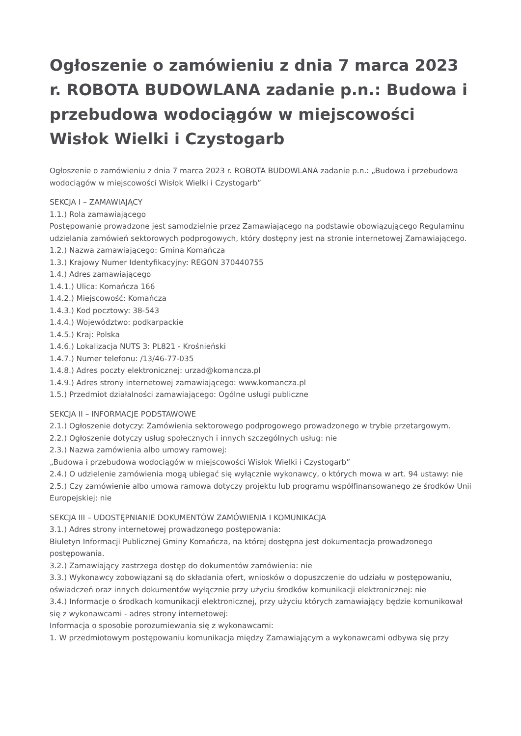Ogłoszenie o zamówieniu z dnia 7 marca 2023 r. ROBOTA BUDOWLANA zadanie p.n.: Budowa i przebudowa wodociągów w miejscowości Wisłok Wielki i Czystogarb
Ogłoszenie o zamówieniu z dnia 7 marca 2023 r. ROBOTA BUDOWLANA zadanie p.n.: „Budowa i przebudowa wodociągów w miejscowości Wisłok Wielki i Czystogarb”
SEKCJA I – ZAMAWIAJĄCY
1.1.) Rola zamawiającego
Postępowanie prowadzone jest samodzielnie przez Zamawiającego na podstawie obowiązującego Regulaminu udzielania zamówień sektorowych podprogowych, który dostępny jest na stronie internetowej Zamawiającego.
1.2.) Nazwa zamawiającego: Gmina Komańcza
1.3.) Krajowy Numer Identyfikacyjny: REGON 370440755
1.4.) Adres zamawiającego
1.4.1.) Ulica: Komańcza 166
1.4.2.) Miejscowość: Komańcza
1.4.3.) Kod pocztowy: 38-543
1.4.4.) Województwo: podkarpackie
1.4.5.) Kraj: Polska
1.4.6.) Lokalizacja NUTS 3: PL821 - Krośnieński
1.4.7.) Numer telefonu: /13/46-77-035
1.4.8.) Adres poczty elektronicznej: urzad@komancza.pl
1.4.9.) Adres strony internetowej zamawiającego: www.komancza.pl
1.5.) Przedmiot działalności zamawiającego: Ogólne usługi publiczne
SEKCJA II – INFORMACJE PODSTAWOWE
2.1.) Ogłoszenie dotyczy: Zamówienia sektorowego podprogowego prowadzonego w trybie przetargowym.
2.2.) Ogłoszenie dotyczy usług społecznych i innych szczególnych usług: nie
2.3.) Nazwa zamówienia albo umowy ramowej:
„Budowa i przebudowa wodociągów w miejscowości Wisłok Wielki i Czystogarb”
2.4.) O udzielenie zamówienia mogą ubiegać się wyłącznie wykonawcy, o których mowa w art. 94 ustawy: nie
2.5.) Czy zamówienie albo umowa ramowa dotyczy projektu lub programu współfinansowanego ze środków Unii Europejskiej: nie
SEKCJA III – UDOSTĘPNIANIE DOKUMENTÓW ZAMÓWIENIA I KOMUNIKACJA
3.1.) Adres strony internetowej prowadzonego postępowania:
Biuletyn Informacji Publicznej Gminy Komańcza, na której dostępna jest dokumentacja prowadzonego postępowania.
3.2.) Zamawiający zastrzega dostęp do dokumentów zamówienia: nie
3.3.) Wykonawcy zobowiązani są do składania ofert, wniosków o dopuszczenie do udziału w postępowaniu, oświadczeń oraz innych dokumentów wyłącznie przy użyciu środków komunikacji elektronicznej: nie
3.4.) Informacje o środkach komunikacji elektronicznej, przy użyciu których zamawiający będzie komunikował się z wykonawcami - adres strony internetowej:
Informacja o sposobie porozumiewania się z wykonawcami:
1. W przedmiotowym postępowaniu komunikacja między Zamawiającym a wykonawcami odbywa się przy